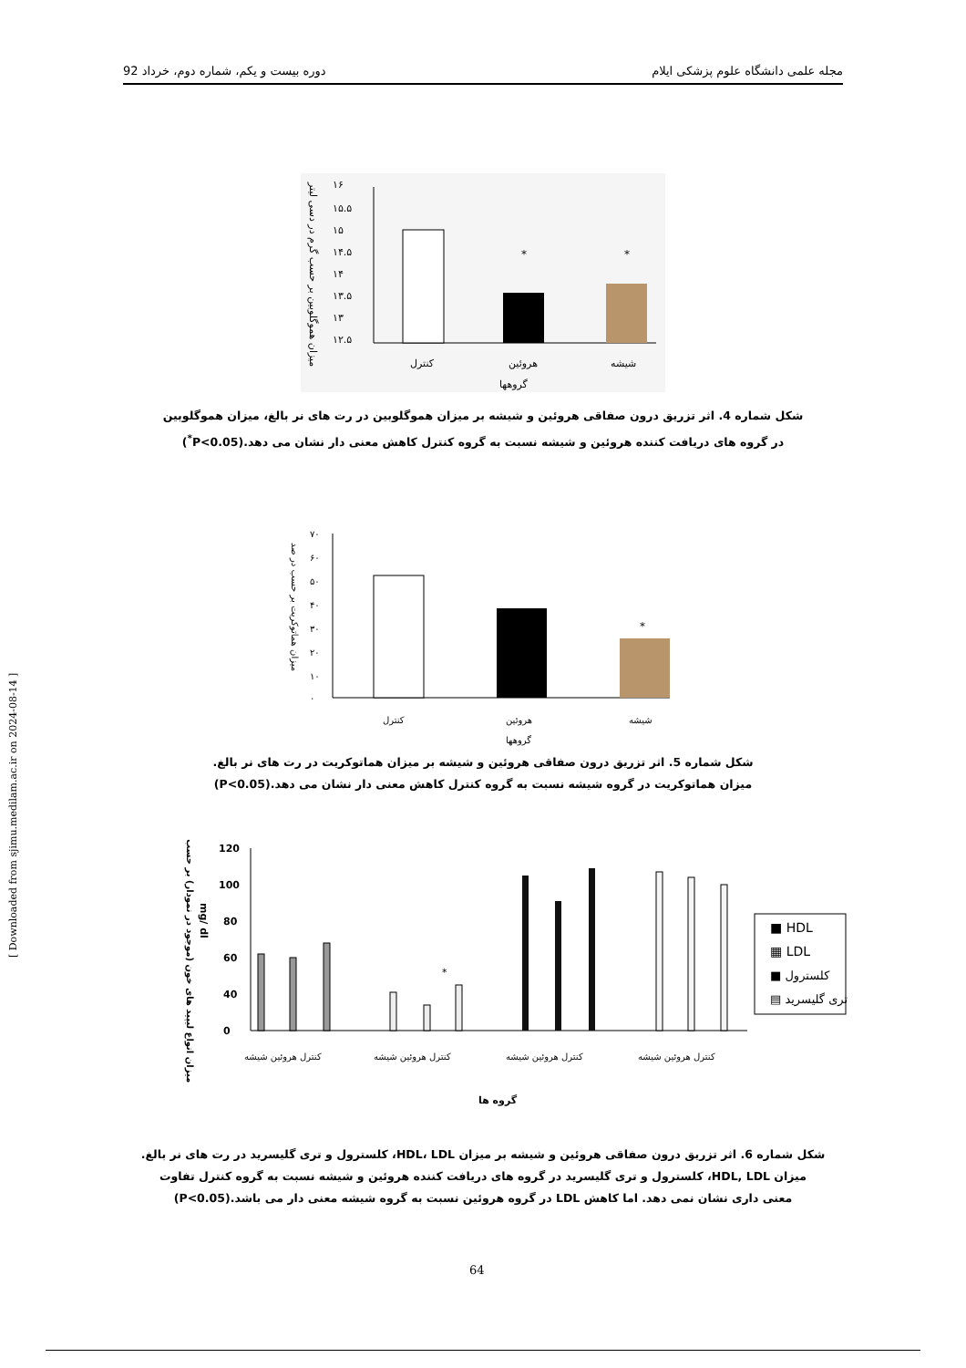مجله علمی دانشگاه علوم پزشکی ایلام دوره بیست و یکم، شماره دوم، خرداد 92
[ Downloaded from sjimu.medilam.ac.ir on 2024-08-14 ]
۱۶
۱۵.۵
۱۵
۱۴.۵
۱۴
۱۳.۵
۱۳
۱۲.۵
*
*
کنترل
هروئین
شیشه
گروهها
میزان هموگلوبین بر حسب گرم در دسی لیتر
شکل شماره 4. اثر تزریق درون صفاقی هروئین و شیشه بر میزان هموگلوبین در رت های نر بالغ، میزان هموگلوبین
در گروه های دریافت کننده هروئین و شیشه نسبت به گروه کنترل کاهش معنی دار نشان می دهد.(P<0.05<sup>*</sup>)
۷۰
۶۰
۵۰
۴۰
۳۰
۲۰
۱۰
۰
*
کنترل
هروئین
شیشه
گروهها
میزان هماتوکریت بر حسب در صد
شکل شماره 5. اثر تزریق درون صفاقی هروئین و شیشه بر میزان هماتوکریت در رت های نر بالغ.
میزان هماتوکریت در گروه شیشه نسبت به گروه کنترل کاهش معنی دار نشان می دهد.(P<0.05)
120
100
80
60
40
0
*
■ HDL
▦ LDL
■ کلسترول
▤ تری گلیسرید
کنترل هروئین شیشه
کنترل هروئین شیشه
کنترل هروئین شیشه
کنترل هروئین شیشه
گروه ها
میزان انواع لیپید های خون (موجود در نمودار) بر حسب
mg/ dl
شکل شماره 6. اثر تزریق درون صفاقی هروئین و شیشه بر میزان HDL، LDL، کلسترول و تری گلیسرید در رت های نر بالغ.
میزان HDL, LDL، کلسترول و تری گلیسرید در گروه های دریافت کننده هروئین و شیشه نسبت به گروه کنترل تفاوت
معنی داری نشان نمی دهد. اما کاهش LDL در گروه هروئین نسبت به گروه شیشه معنی دار می باشد.(P<0.05)
64